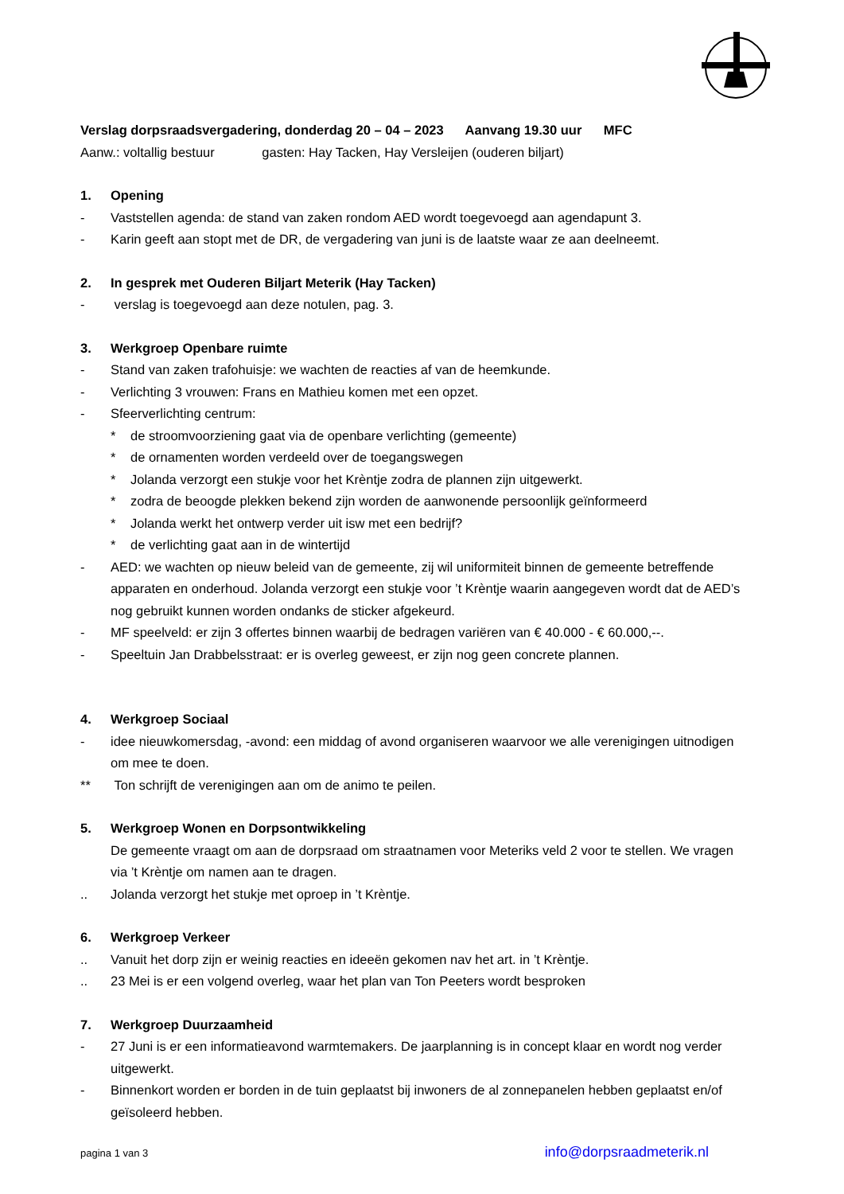Verslag dorpsraadsvergadering, donderdag 20 – 04 – 2023 Aanvang 19.30 uur MFC
Aanw.: voltallig bestuur gasten: Hay Tacken, Hay Versleijen (ouderen biljart)
1. Opening
- Vaststellen agenda: de stand van zaken rondom AED wordt toegevoegd aan agendapunt 3.
- Karin geeft aan stopt met de DR, de vergadering van juni is de laatste waar ze aan deelneemt.
2. In gesprek met Ouderen Biljart Meterik (Hay Tacken)
- verslag is toegevoegd aan deze notulen, pag. 3.
3. Werkgroep Openbare ruimte
- Stand van zaken trafohuisje: we wachten de reacties af van de heemkunde.
- Verlichting 3 vrouwen: Frans en Mathieu komen met een opzet.
- Sfeerverlichting centrum:
* de stroomvoorziening gaat via de openbare verlichting (gemeente)
* de ornamenten worden verdeeld over de toegangswegen
* Jolanda verzorgt een stukje voor het Krèntje zodra de plannen zijn uitgewerkt.
* zodra de beoogde plekken bekend zijn worden de aanwonende persoonlijk geïnformeerd
* Jolanda werkt het ontwerp verder uit isw met een bedrijf?
* de verlichting gaat aan in de wintertijd
- AED: we wachten op nieuw beleid van de gemeente, zij wil uniformiteit binnen de gemeente betreffende apparaten en onderhoud. Jolanda verzorgt een stukje voor ’t Krèntje waarin aangegeven wordt dat de AED’s nog gebruikt kunnen worden ondanks de sticker afgekeurd.
- MF speelveld: er zijn 3 offertes binnen waarbij de bedragen variëren van € 40.000 - € 60.000,--.
- Speeltuin Jan Drabbelsstraat: er is overleg geweest, er zijn nog geen concrete plannen.
4. Werkgroep Sociaal
- idee nieuwkomersdag, -avond: een middag of avond organiseren waarvoor we alle verenigingen uitnodigen om mee te doen.
** Ton schrijft de verenigingen aan om de animo te peilen.
5. Werkgroep Wonen en Dorpsontwikkeling
De gemeente vraagt om aan de dorpsraad om straatnamen voor Meteriks veld 2 voor te stellen. We vragen via ’t Krèntje om namen aan te dragen.
.. Jolanda verzorgt het stukje met oproep in ’t Krèntje.
6. Werkgroep Verkeer
.. Vanuit het dorp zijn er weinig reacties en ideeën gekomen nav het art. in ’t Krèntje.
.. 23 Mei is er een volgend overleg, waar het plan van Ton Peeters wordt besproken
7. Werkgroep Duurzaamheid
- 27 Juni is er een informatieavond warmtemakers. De jaarplanning is in concept klaar en wordt nog verder uitgewerkt.
- Binnenkort worden er borden in de tuin geplaatst bij inwoners de al zonnepanelen hebben geplaatst en/of geïsoleerd hebben.
pagina 1 van 3 info@dorpsraadmeterik.nl